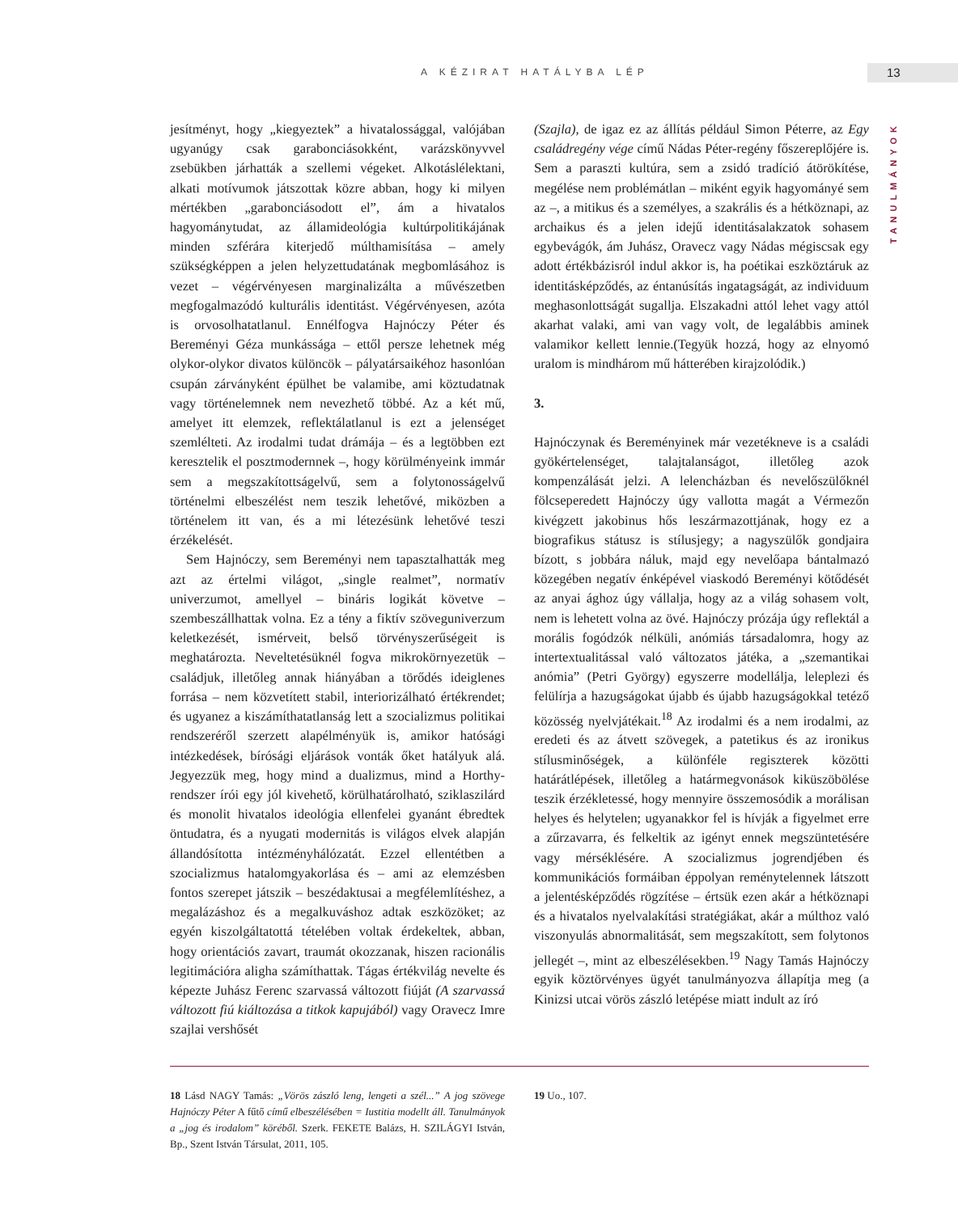A KÉZIRAT HATÁLYBA LÉP 13
TANULMÁNYOK
jesítményt, hogy „kiegyeztek” a hivatalossággal, valójában ugyanúgy csak garabonciásokként, varázskönyvvel zsebükben járhatták a szellemi végeket. Alkotáslélektani, alkati motívumok játszottak közre abban, hogy ki milyen mértékben „garabonciásodott el”, ám a hivatalos hagyománytudat, az államideológia kultúrpolitikájának minden szférára kiterjedő múlthamisítása – amely szükségképpen a jelen helyzettudatának megbomlásához is vezet – végérvényesen marginalizálta a művészetben megfogalmazódó kulturális identitást. Végérvényesen, azóta is orvosolhatatlanul. Ennélfogva Hajnóczy Péter és Bereményi Géza munkássága – ettől persze lehetnek még olykor-olykor divatos különcök – pályatársaikéhoz hasonlóan csupán zárványként épülhet be valamibe, ami köztudatnak vagy történelemnek nem nevezhető többé. Az a két mű, amelyet itt elemzek, reflektálatlanul is ezt a jelenséget szemlélteti. Az irodalmi tudat drámája – és a legtöbben ezt keresztelik el posztmodernnek –, hogy körülményeink immár sem a megszakítottságelvű, sem a folytonosságelvű történelmi elbeszélést nem teszik lehetővé, miközben a történelem itt van, és a mi létezésünk lehetővé teszi érzékelését.
Sem Hajnóczy, sem Bereményi nem tapasztalhatták meg azt az értelmi világot, „single realmet”, normatív univerzumot, amellyel – bináris logikát követve – szembeszállhattak volna. Ez a tény a fiktív szöveguniverzum keletkezését, ismérveit, belső törvényszerűségeit is meghatározta. Neveltetésüknél fogva mikrokörnyezetük – családjuk, illetőleg annak hiányában a törődés ideiglenes forrása – nem közvetített stabil, interiorizálható értékrendet; és ugyanez a kiszámíthatatlanság lett a szocializmus politikai rendszeréről szerzett alapélményük is, amikor hatósági intézkedések, bírósági eljárások vonták őket hatályuk alá. Jegyezzük meg, hogy mind a dualizmus, mind a Horthy-rendszer írói egy jól kivehető, körülhatárolható, sziklaszilárd és monolit hivatalos ideológia ellenfelei gyanánt ébredtek öntudatra, és a nyugati modernitás is világos elvek alapján állandósította intézményhálózatát. Ezzel ellentétben a szocializmus hatalomgyakorlása és – ami az elemzésben fontos szerepet játszik – beszédaktusai a megfélemlítéshez, a megalázáshoz és a megalkuváshoz adtak eszközöket; az egyén kiszolgáltatottá tételében voltak érdekeltek, abban, hogy orientációs zavart, traumát okozzanak, hiszen racionális legitimációra aligha számíthattak. Tágas értékvilág nevelte és képezte Juhász Ferenc szarvassá változott fiúját (A szarvassá változott fiú kiáltozása a titkok kapujából) vagy Oravecz Imre szajlai vershősét
(Szajla), de igaz ez az állítás például Simon Péterre, az Egy családregény vége című Nádas Péter-regény főszereplőjére is. Sem a paraszti kultúra, sem a zsidó tradíció átörökítése, megélése nem problémátlan – miként egyik hagyományé sem az –, a mitikus és a személyes, a szakrális és a hétköznapi, az archaikus és a jelen idejű identitásalakzatok sohasem egybevágók, ám Juhász, Oravecz vagy Nádas mégiscsak egy adott értékbázisról indul akkor is, ha poétikai eszköztáruk az identitásképződés, az éntanúsítás ingatagságát, az individuum meghasonlottságát sugallja. Elszakadni attól lehet vagy attól akarhat valaki, ami van vagy volt, de legalábbis aminek valamikor kellett lennie.(Tegyük hozzá, hogy az elnyomó uralom is mindhárom mű hátterében kirajzolódik.)
3.
Hajnóczynak és Bereményinek már vezetékneve is a családi gyökértelenséget, talajtalanságot, illetőleg azok kompenzálását jelzi. A lelencházban és nevelőszülőknél fölcseperedett Hajnóczy úgy vallotta magát a Vérmezőn kivégzett jakobinus hős leszármazottjának, hogy ez a biografikus státusz is stílusjegy; a nagyszülők gondjaira bízott, s jobbára náluk, majd egy nevelőapa bántalmazó közegében negatív énképével viaskodó Bereményi kötődését az anyai ághoz úgy vállalja, hogy az a világ sohasem volt, nem is lehetett volna az övé. Hajnóczy prózája úgy reflektál a morális fogódzók nélküli, anómiás társadalomra, hogy az intertextualitással való változatos játéka, a „szemantikai anómia” (Petri György) egyszerre modellálja, leleplezi és felülírja a hazugságokat újabb és újabb hazugságokkal tetéző közösség nyelvjátékait.<sup>18</sup> Az irodalmi és a nem irodalmi, az eredeti és az átvett szövegek, a patetikus és az ironikus stílusminőségek, a különféle regiszterek közötti határátlépések, illetőleg a határmegvonások kiküszöbölése teszik érzékletessé, hogy mennyire összemosódik a morálisan helyes és helytelen; ugyanakkor fel is hívják a figyelmet erre a zűrzavarra, és felkeltik az igényt ennek megszüntetésére vagy mérséklésére. A szocializmus jogrendjében és kommunikációs formáiban éppolyan reménytelennek látszott a jelentésképződés rögzítése – értsük ezen akár a hétköznapi és a hivatalos nyelvalakítási stratégiákat, akár a múlthoz való viszonyulás abnormalitását, sem megszakított, sem folytonos jellegét –, mint az elbeszélésekben.<sup>19</sup> Nagy Tamás Hajnóczy egyik köztörvényes ügyét tanulmányozva állapítja meg (a Kinizsi utcai vörös zászló letépése miatt indult az író
18 Lásd NAGY Tamás: „Vörös zászló leng, lengeti a szél...” A jog szövege Hajnóczy Péter A fűtő című elbeszélésében = Iustitia modellt áll. Tanulmányok a „jog és irodalom” köréből. Szerk. FEKETE Balázs, H. SZILÁGYI István, Bp., Szent István Társulat, 2011, 105.
19 Uo., 107.